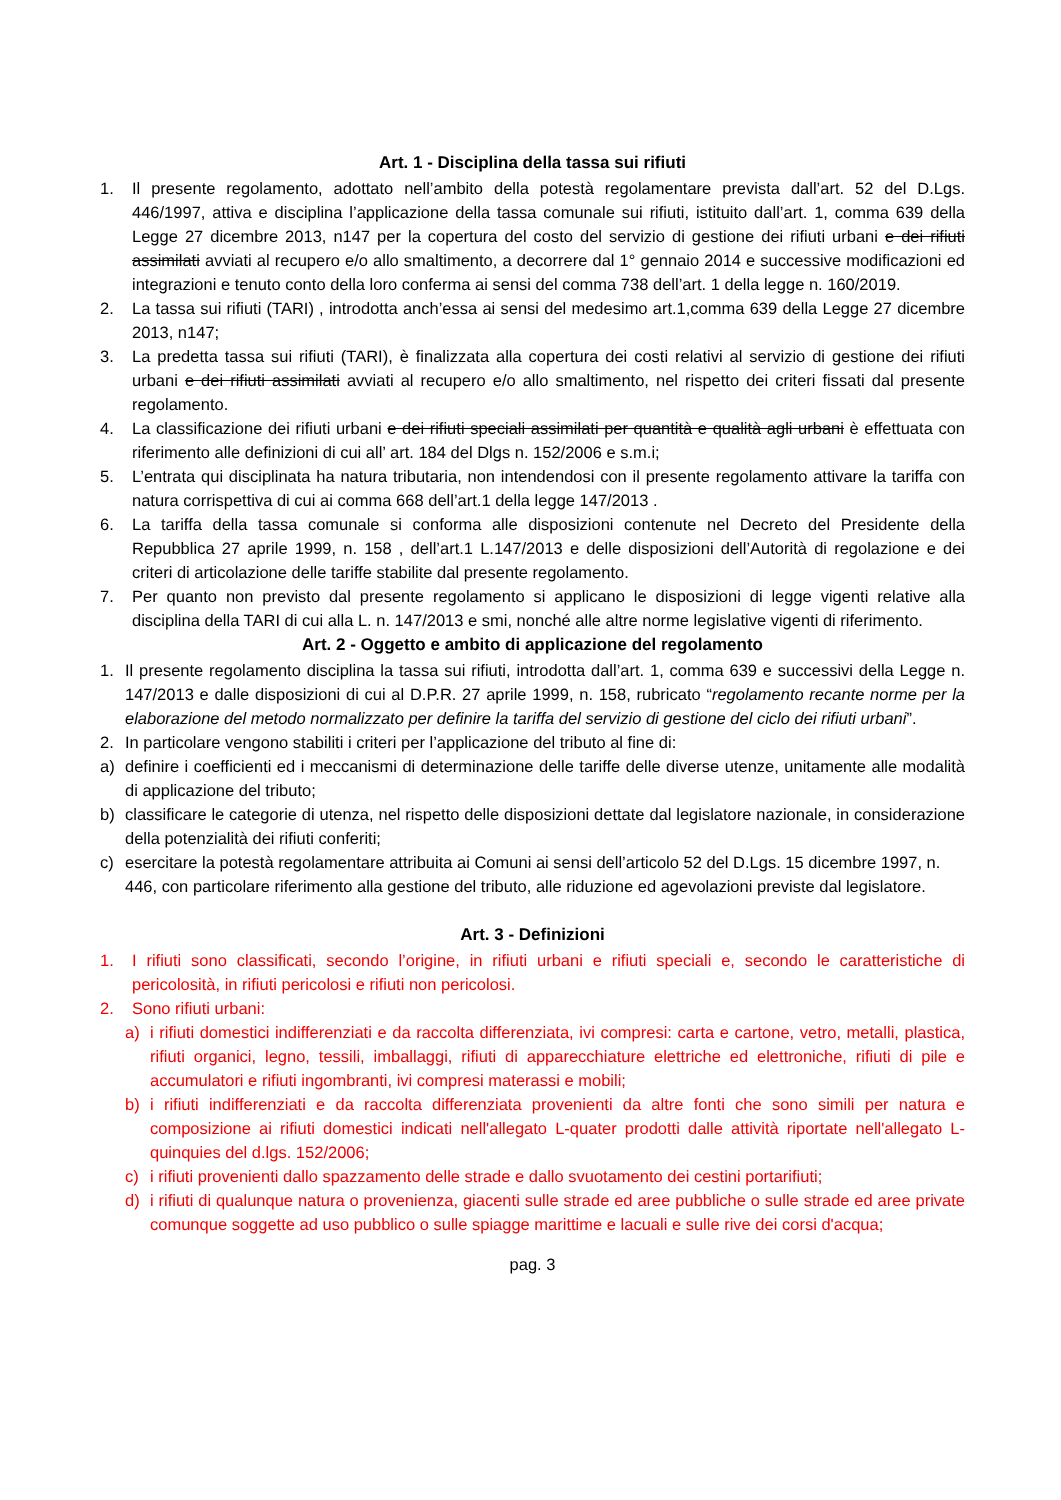Art. 1 - Disciplina della tassa sui rifiuti
1. Il presente regolamento, adottato nell’ambito della potestà regolamentare prevista dall’art. 52 del D.Lgs. 446/1997, attiva e disciplina l’applicazione della tassa comunale sui rifiuti, istituito dall’art. 1, comma 639 della Legge 27 dicembre 2013, n147 per la copertura del costo del servizio di gestione dei rifiuti urbani e dei rifiuti assimilati avviati al recupero e/o allo smaltimento, a decorrere dal 1° gennaio 2014 e successive modificazioni ed integrazioni e tenuto conto della loro conferma ai sensi del comma 738 dell’art. 1 della legge n. 160/2019.
2. La tassa sui rifiuti (TARI) , introdotta anch’essa ai sensi del medesimo art.1,comma 639 della Legge 27 dicembre 2013, n147;
3. La predetta tassa sui rifiuti (TARI), è finalizzata alla copertura dei costi relativi al servizio di gestione dei rifiuti urbani e dei rifiuti assimilati avviati al recupero e/o allo smaltimento, nel rispetto dei criteri fissati dal presente regolamento.
4. La classificazione dei rifiuti urbani e dei rifiuti speciali assimilati per quantità e qualità agli urbani è effettuata con riferimento alle definizioni di cui all’ art. 184 del Dlgs n. 152/2006 e s.m.i;
5. L’entrata qui disciplinata ha natura tributaria, non intendendosi con il presente regolamento attivare la tariffa con natura corrispettiva di cui ai comma 668 dell’art.1 della legge 147/2013 .
6. La tariffa della tassa comunale si conforma alle disposizioni contenute nel Decreto del Presidente della Repubblica 27 aprile 1999, n. 158 , dell’art.1 L.147/2013 e delle disposizioni dell’Autorità di regolazione e dei criteri di articolazione delle tariffe stabilite dal presente regolamento.
7. Per quanto non previsto dal presente regolamento si applicano le disposizioni di legge vigenti relative alla disciplina della TARI di cui alla L. n. 147/2013 e smi, nonché alle altre norme legislative vigenti di riferimento.
Art. 2 - Oggetto e ambito di applicazione del regolamento
1. Il presente regolamento disciplina la tassa sui rifiuti, introdotta dall’art. 1, comma 639 e successivi della Legge n. 147/2013 e dalle disposizioni di cui al D.P.R. 27 aprile 1999, n. 158, rubricato “regolamento recante norme per la elaborazione del metodo normalizzato per definire la tariffa del servizio di gestione del ciclo dei rifiuti urbani”.
2. In particolare vengono stabiliti i criteri per l’applicazione del tributo al fine di:
a) definire i coefficienti ed i meccanismi di determinazione delle tariffe delle diverse utenze, unitamente alle modalità di applicazione del tributo;
b) classificare le categorie di utenza, nel rispetto delle disposizioni dettate dal legislatore nazionale, in considerazione della potenzialità dei rifiuti conferiti;
c) esercitare la potestà regolamentare attribuita ai Comuni ai sensi dell’articolo 52 del D.Lgs. 15 dicembre 1997, n.
446, con particolare riferimento alla gestione del tributo, alle riduzione ed agevolazioni previste dal legislatore.
Art. 3 - Definizioni
1. I rifiuti sono classificati, secondo l’origine, in rifiuti urbani e rifiuti speciali e, secondo le caratteristiche di pericolosità, in rifiuti pericolosi e rifiuti non pericolosi.
2. Sono rifiuti urbani:
a) i rifiuti domestici indifferenziati e da raccolta differenziata, ivi compresi: carta e cartone, vetro, metalli, plastica, rifiuti organici, legno, tessili, imballaggi, rifiuti di apparecchiature elettriche ed elettroniche, rifiuti di pile e accumulatori e rifiuti ingombranti, ivi compresi materassi e mobili;
b) i rifiuti indifferenziati e da raccolta differenziata provenienti da altre fonti che sono simili per natura e composizione ai rifiuti domestici indicati nell'allegato L-quater prodotti dalle attività riportate nell'allegato L-quinquies del d.lgs. 152/2006;
c) i rifiuti provenienti dallo spazzamento delle strade e dallo svuotamento dei cestini portarifiuti;
d) i rifiuti di qualunque natura o provenienza, giacenti sulle strade ed aree pubbliche o sulle strade ed aree private comunque soggette ad uso pubblico o sulle spiagge marittime e lacuali e sulle rive dei corsi d'acqua;
pag. 3